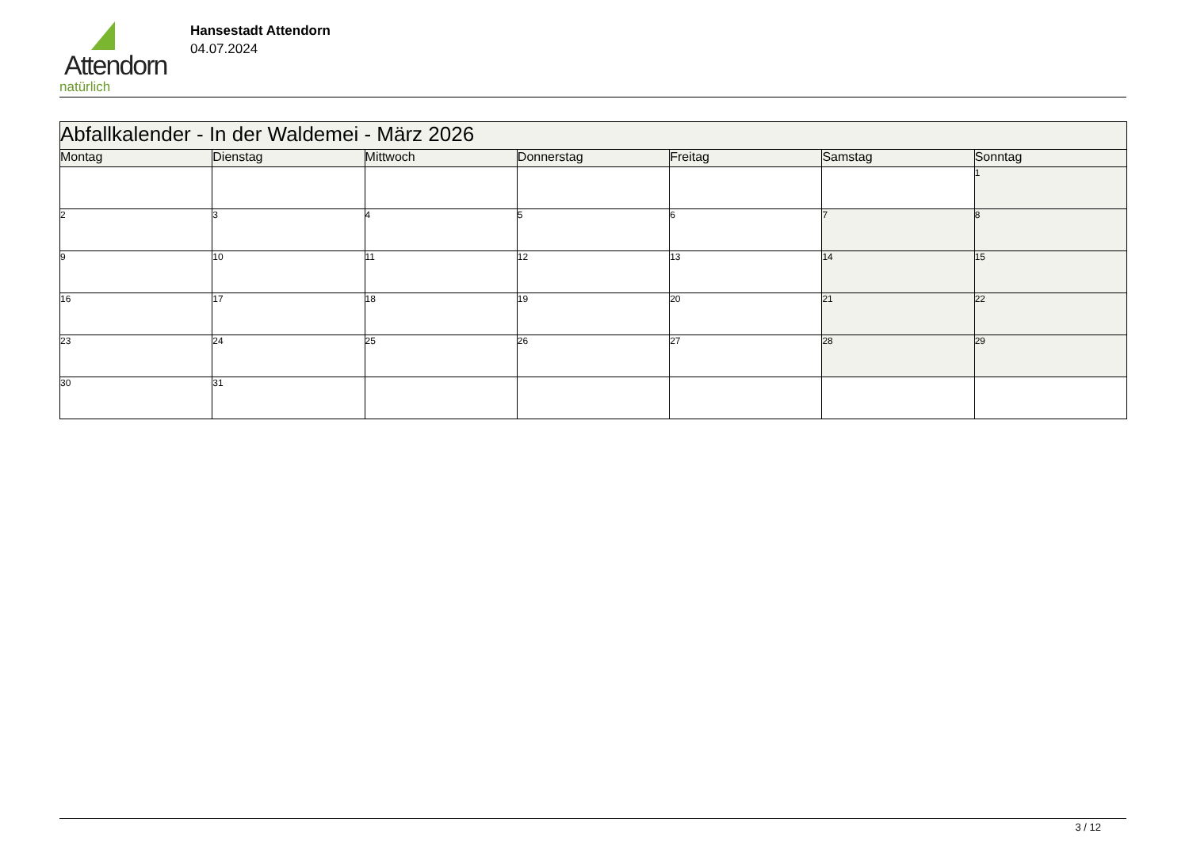Attendorn
natürlich
Hansestadt Attendorn
04.07.2024
| Abfallkalender - In der Waldemei - März 2026 | | | | | | |
| Montag | Dienstag | Mittwoch | Donnerstag | Freitag | Samstag | Sonntag |
| | | | | | | 1 |
| 2 | 3 | 4 | 5 | 6 | 7 | 8 |
| 9 | 10 | 11 | 12 | 13 | 14 | 15 |
| 16 | 17 | 18 | 19 | 20 | 21 | 22 |
| 23 | 24 | 25 | 26 | 27 | 28 | 29 |
| 30 | 31 | | | | | |
3 / 12